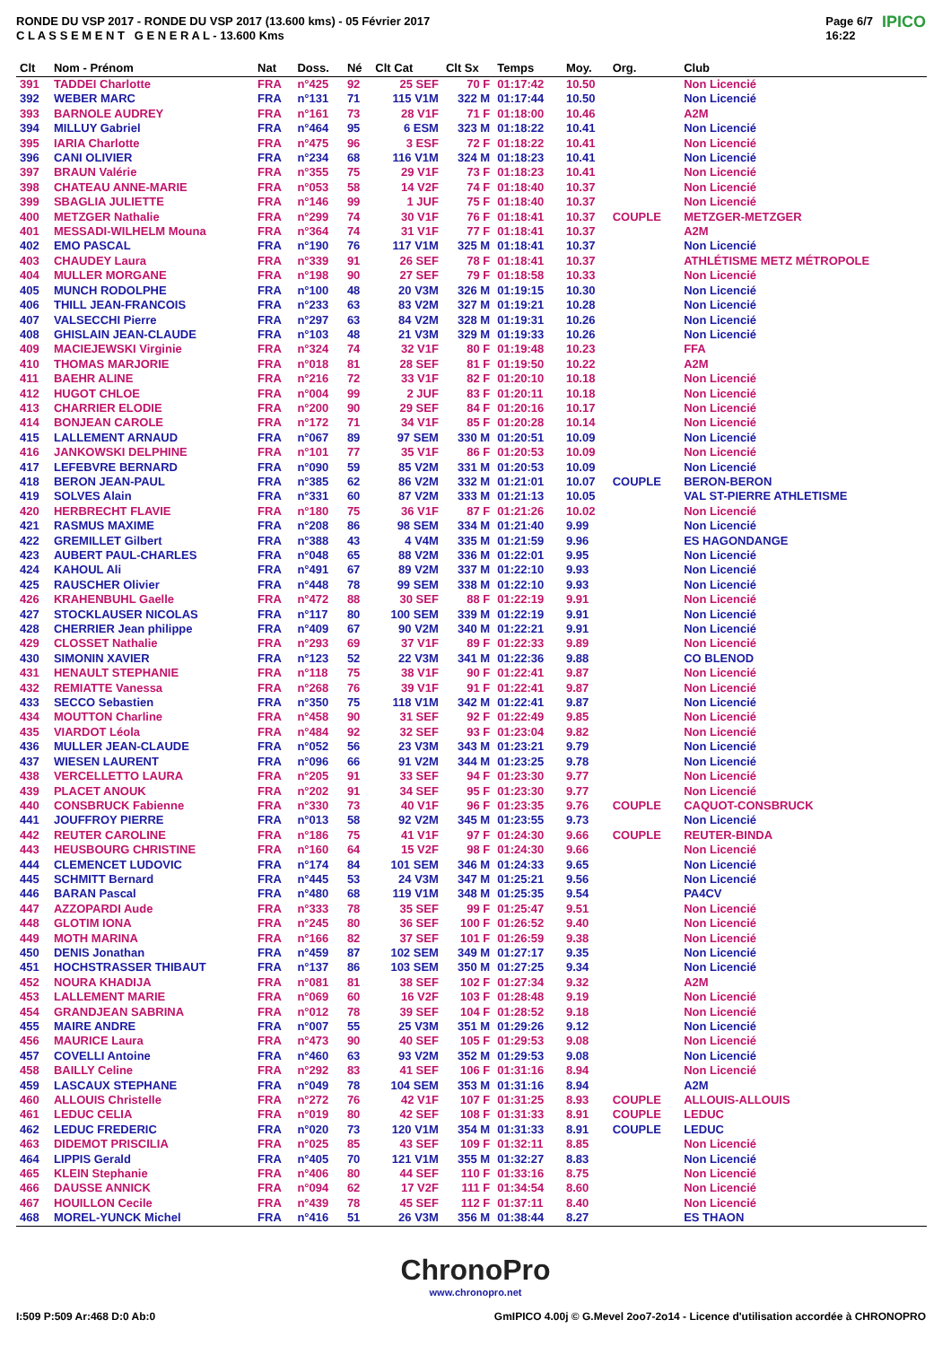RONDE DU VSP 2017 - RONDE DU VSP 2017 (13.600 kms) - 05 Février 2017
C L A S S E M E N T G E N E R A L - 13.600 Kms
Page 6/7
16:22
IPICO
| Clt | Nom - Prénom | Nat | Doss. | Né | Clt Cat | Clt Sx | Temps | Moy. | Org. | Club |
| --- | --- | --- | --- | --- | --- | --- | --- | --- | --- | --- |
| 391 | TADDEI Charlotte | FRA | n°425 | 92 | 25 SEF | 70 F | 01:17:42 | 10.50 | | Non Licencié |
| 392 | WEBER MARC | FRA | n°131 | 71 | 115 V1M | 322 M | 01:17:44 | 10.50 | | Non Licencié |
| 393 | BARNOLE AUDREY | FRA | n°161 | 73 | 28 V1F | 71 F | 01:18:00 | 10.46 | | A2M |
| 394 | MILLUY Gabriel | FRA | n°464 | 95 | 6 ESM | 323 M | 01:18:22 | 10.41 | | Non Licencié |
| 395 | IARIA Charlotte | FRA | n°475 | 96 | 3 ESF | 72 F | 01:18:22 | 10.41 | | Non Licencié |
| 396 | CANI OLIVIER | FRA | n°234 | 68 | 116 V1M | 324 M | 01:18:23 | 10.41 | | Non Licencié |
| 397 | BRAUN Valérie | FRA | n°355 | 75 | 29 V1F | 73 F | 01:18:23 | 10.41 | | Non Licencié |
| 398 | CHATEAU ANNE-MARIE | FRA | n°053 | 58 | 14 V2F | 74 F | 01:18:40 | 10.37 | | Non Licencié |
| 399 | SBAGLIA JULIETTE | FRA | n°146 | 99 | 1 JUF | 75 F | 01:18:40 | 10.37 | | Non Licencié |
| 400 | METZGER Nathalie | FRA | n°299 | 74 | 30 V1F | 76 F | 01:18:41 | 10.37 | COUPLE | METZGER-METZGER |
| 401 | MESSADI-WILHELM Mouna | FRA | n°364 | 74 | 31 V1F | 77 F | 01:18:41 | 10.37 | | A2M |
| 402 | EMO PASCAL | FRA | n°190 | 76 | 117 V1M | 325 M | 01:18:41 | 10.37 | | Non Licencié |
| 403 | CHAUDEY Laura | FRA | n°339 | 91 | 26 SEF | 78 F | 01:18:41 | 10.37 | | ATHLÉTISME METZ MÉTROPOLE |
| 404 | MULLER MORGANE | FRA | n°198 | 90 | 27 SEF | 79 F | 01:18:58 | 10.33 | | Non Licencié |
| 405 | MUNCH RODOLPHE | FRA | n°100 | 48 | 20 V3M | 326 M | 01:19:15 | 10.30 | | Non Licencié |
| 406 | THILL JEAN-FRANCOIS | FRA | n°233 | 63 | 83 V2M | 327 M | 01:19:21 | 10.28 | | Non Licencié |
| 407 | VALSECCHI Pierre | FRA | n°297 | 63 | 84 V2M | 328 M | 01:19:31 | 10.26 | | Non Licencié |
| 408 | GHISLAIN JEAN-CLAUDE | FRA | n°103 | 48 | 21 V3M | 329 M | 01:19:33 | 10.26 | | Non Licencié |
| 409 | MACIEJEWSKI Virginie | FRA | n°324 | 74 | 32 V1F | 80 F | 01:19:48 | 10.23 | | FFA |
| 410 | THOMAS MARJORIE | FRA | n°018 | 81 | 28 SEF | 81 F | 01:19:50 | 10.22 | | A2M |
| 411 | BAEHR ALINE | FRA | n°216 | 72 | 33 V1F | 82 F | 01:20:10 | 10.18 | | Non Licencié |
| 412 | HUGOT CHLOE | FRA | n°004 | 99 | 2 JUF | 83 F | 01:20:11 | 10.18 | | Non Licencié |
| 413 | CHARRIER ELODIE | FRA | n°200 | 90 | 29 SEF | 84 F | 01:20:16 | 10.17 | | Non Licencié |
| 414 | BONJEAN CAROLE | FRA | n°172 | 71 | 34 V1F | 85 F | 01:20:28 | 10.14 | | Non Licencié |
| 415 | LALLEMENT ARNAUD | FRA | n°067 | 89 | 97 SEM | 330 M | 01:20:51 | 10.09 | | Non Licencié |
| 416 | JANKOWSKI DELPHINE | FRA | n°101 | 77 | 35 V1F | 86 F | 01:20:53 | 10.09 | | Non Licencié |
| 417 | LEFEBVRE BERNARD | FRA | n°090 | 59 | 85 V2M | 331 M | 01:20:53 | 10.09 | | Non Licencié |
| 418 | BERON JEAN-PAUL | FRA | n°385 | 62 | 86 V2M | 332 M | 01:21:01 | 10.07 | COUPLE | BERON-BERON |
| 419 | SOLVES Alain | FRA | n°331 | 60 | 87 V2M | 333 M | 01:21:13 | 10.05 | | VAL ST-PIERRE ATHLETISME |
| 420 | HERBRECHT FLAVIE | FRA | n°180 | 75 | 36 V1F | 87 F | 01:21:26 | 10.02 | | Non Licencié |
| 421 | RASMUS MAXIME | FRA | n°208 | 86 | 98 SEM | 334 M | 01:21:40 | 9.99 | | Non Licencié |
| 422 | GREMILLET Gilbert | FRA | n°388 | 43 | 4 V4M | 335 M | 01:21:59 | 9.96 | | ES HAGONDANGE |
| 423 | AUBERT PAUL-CHARLES | FRA | n°048 | 65 | 88 V2M | 336 M | 01:22:01 | 9.95 | | Non Licencié |
| 424 | KAHOUL Ali | FRA | n°491 | 67 | 89 V2M | 337 M | 01:22:10 | 9.93 | | Non Licencié |
| 425 | RAUSCHER Olivier | FRA | n°448 | 78 | 99 SEM | 338 M | 01:22:10 | 9.93 | | Non Licencié |
| 426 | KRAHENBUHL Gaelle | FRA | n°472 | 88 | 30 SEF | 88 F | 01:22:19 | 9.91 | | Non Licencié |
| 427 | STOCKLAUSER NICOLAS | FRA | n°117 | 80 | 100 SEM | 339 M | 01:22:19 | 9.91 | | Non Licencié |
| 428 | CHERRIER Jean philippe | FRA | n°409 | 67 | 90 V2M | 340 M | 01:22:21 | 9.91 | | Non Licencié |
| 429 | CLOSSET Nathalie | FRA | n°293 | 69 | 37 V1F | 89 F | 01:22:33 | 9.89 | | Non Licencié |
| 430 | SIMONIN XAVIER | FRA | n°123 | 52 | 22 V3M | 341 M | 01:22:36 | 9.88 | | CO BLENOD |
| 431 | HENAULT STEPHANIE | FRA | n°118 | 75 | 38 V1F | 90 F | 01:22:41 | 9.87 | | Non Licencié |
| 432 | REMIATTE Vanessa | FRA | n°268 | 76 | 39 V1F | 91 F | 01:22:41 | 9.87 | | Non Licencié |
| 433 | SECCO Sebastien | FRA | n°350 | 75 | 118 V1M | 342 M | 01:22:41 | 9.87 | | Non Licencié |
| 434 | MOUTTON Charline | FRA | n°458 | 90 | 31 SEF | 92 F | 01:22:49 | 9.85 | | Non Licencié |
| 435 | VIARDOT Léola | FRA | n°484 | 92 | 32 SEF | 93 F | 01:23:04 | 9.82 | | Non Licencié |
| 436 | MULLER JEAN-CLAUDE | FRA | n°052 | 56 | 23 V3M | 343 M | 01:23:21 | 9.79 | | Non Licencié |
| 437 | WIESEN LAURENT | FRA | n°096 | 66 | 91 V2M | 344 M | 01:23:25 | 9.78 | | Non Licencié |
| 438 | VERCELLETTO LAURA | FRA | n°205 | 91 | 33 SEF | 94 F | 01:23:30 | 9.77 | | Non Licencié |
| 439 | PLACET ANOUK | FRA | n°202 | 91 | 34 SEF | 95 F | 01:23:30 | 9.77 | | Non Licencié |
| 440 | CONSBRUCK Fabienne | FRA | n°330 | 73 | 40 V1F | 96 F | 01:23:35 | 9.76 | COUPLE | CAQUOT-CONSBRUCK |
| 441 | JOUFFROY PIERRE | FRA | n°013 | 58 | 92 V2M | 345 M | 01:23:55 | 9.73 | | Non Licencié |
| 442 | REUTER CAROLINE | FRA | n°186 | 75 | 41 V1F | 97 F | 01:24:30 | 9.66 | COUPLE | REUTER-BINDA |
| 443 | HEUSBOURG CHRISTINE | FRA | n°160 | 64 | 15 V2F | 98 F | 01:24:30 | 9.66 | | Non Licencié |
| 444 | CLEMENCET LUDOVIC | FRA | n°174 | 84 | 101 SEM | 346 M | 01:24:33 | 9.65 | | Non Licencié |
| 445 | SCHMITT Bernard | FRA | n°445 | 53 | 24 V3M | 347 M | 01:25:21 | 9.56 | | Non Licencié |
| 446 | BARAN Pascal | FRA | n°480 | 68 | 119 V1M | 348 M | 01:25:35 | 9.54 | | PA4CV |
| 447 | AZZOPARDI Aude | FRA | n°333 | 78 | 35 SEF | 99 F | 01:25:47 | 9.51 | | Non Licencié |
| 448 | GLOTIM IONA | FRA | n°245 | 80 | 36 SEF | 100 F | 01:26:52 | 9.40 | | Non Licencié |
| 449 | MOTH MARINA | FRA | n°166 | 82 | 37 SEF | 101 F | 01:26:59 | 9.38 | | Non Licencié |
| 450 | DENIS Jonathan | FRA | n°459 | 87 | 102 SEM | 349 M | 01:27:17 | 9.35 | | Non Licencié |
| 451 | HOCHSTRASSER THIBAUT | FRA | n°137 | 86 | 103 SEM | 350 M | 01:27:25 | 9.34 | | Non Licencié |
| 452 | NOURA KHADIJA | FRA | n°081 | 81 | 38 SEF | 102 F | 01:27:34 | 9.32 | | A2M |
| 453 | LALLEMENT MARIE | FRA | n°069 | 60 | 16 V2F | 103 F | 01:28:48 | 9.19 | | Non Licencié |
| 454 | GRANDJEAN SABRINA | FRA | n°012 | 78 | 39 SEF | 104 F | 01:28:52 | 9.18 | | Non Licencié |
| 455 | MAIRE ANDRE | FRA | n°007 | 55 | 25 V3M | 351 M | 01:29:26 | 9.12 | | Non Licencié |
| 456 | MAURICE Laura | FRA | n°473 | 90 | 40 SEF | 105 F | 01:29:53 | 9.08 | | Non Licencié |
| 457 | COVELLI Antoine | FRA | n°460 | 63 | 93 V2M | 352 M | 01:29:53 | 9.08 | | Non Licencié |
| 458 | BAILLY Celine | FRA | n°292 | 83 | 41 SEF | 106 F | 01:31:16 | 8.94 | | Non Licencié |
| 459 | LASCAUX STEPHANE | FRA | n°049 | 78 | 104 SEM | 353 M | 01:31:16 | 8.94 | | A2M |
| 460 | ALLOUIS Christelle | FRA | n°272 | 76 | 42 V1F | 107 F | 01:31:25 | 8.93 | COUPLE | ALLOUIS-ALLOUIS |
| 461 | LEDUC CELIA | FRA | n°019 | 80 | 42 SEF | 108 F | 01:31:33 | 8.91 | COUPLE | LEDUC |
| 462 | LEDUC FREDERIC | FRA | n°020 | 73 | 120 V1M | 354 M | 01:31:33 | 8.91 | COUPLE | LEDUC |
| 463 | DIDEMOT PRISCILIA | FRA | n°025 | 85 | 43 SEF | 109 F | 01:32:11 | 8.85 | | Non Licencié |
| 464 | LIPPIS Gerald | FRA | n°405 | 70 | 121 V1M | 355 M | 01:32:27 | 8.83 | | Non Licencié |
| 465 | KLEIN Stephanie | FRA | n°406 | 80 | 44 SEF | 110 F | 01:33:16 | 8.75 | | Non Licencié |
| 466 | DAUSSE ANNICK | FRA | n°094 | 62 | 17 V2F | 111 F | 01:34:54 | 8.60 | | Non Licencié |
| 467 | HOUILLON Cecile | FRA | n°439 | 78 | 45 SEF | 112 F | 01:37:11 | 8.40 | | Non Licencié |
| 468 | MOREL-YUNCK Michel | FRA | n°416 | 51 | 26 V3M | 356 M | 01:38:44 | 8.27 | | ES THAON |
ChronoPro
www.chronopro.net
I:509 P:509 Ar:468 D:0 Ab:0 GmIPICO 4.00j © G.Mevel 2oo7-2o14 - Licence d'utilisation accordée à CHRONOPRO